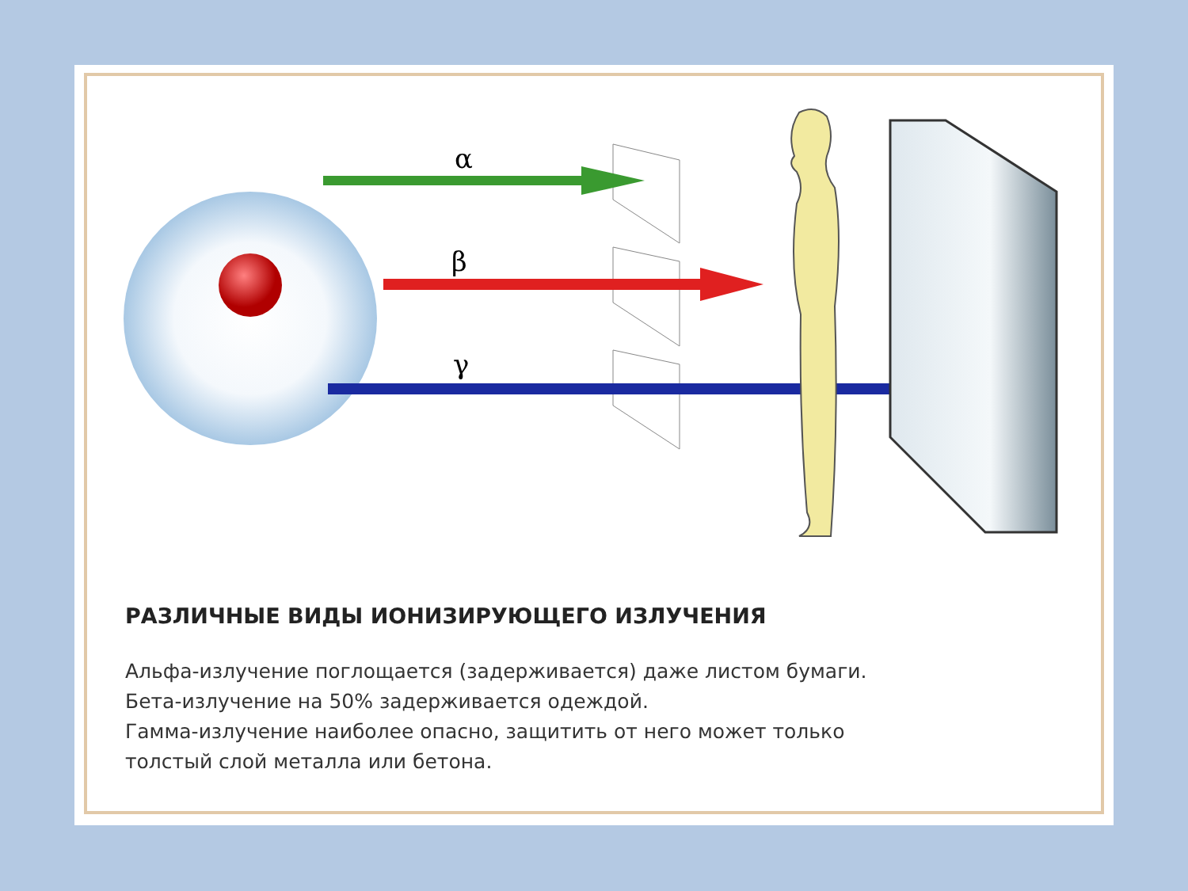α
β
γ
РАЗЛИЧНЫЕ ВИДЫ ИОНИЗИРУЮЩЕГО ИЗЛУЧЕНИЯ
Альфа-излучение поглощается (задерживается) даже листом бумаги.
Бета-излучение на 50% задерживается одеждой.
Гамма-излучение наиболее опасно, защитить от него может только
толстый слой металла или бетона.